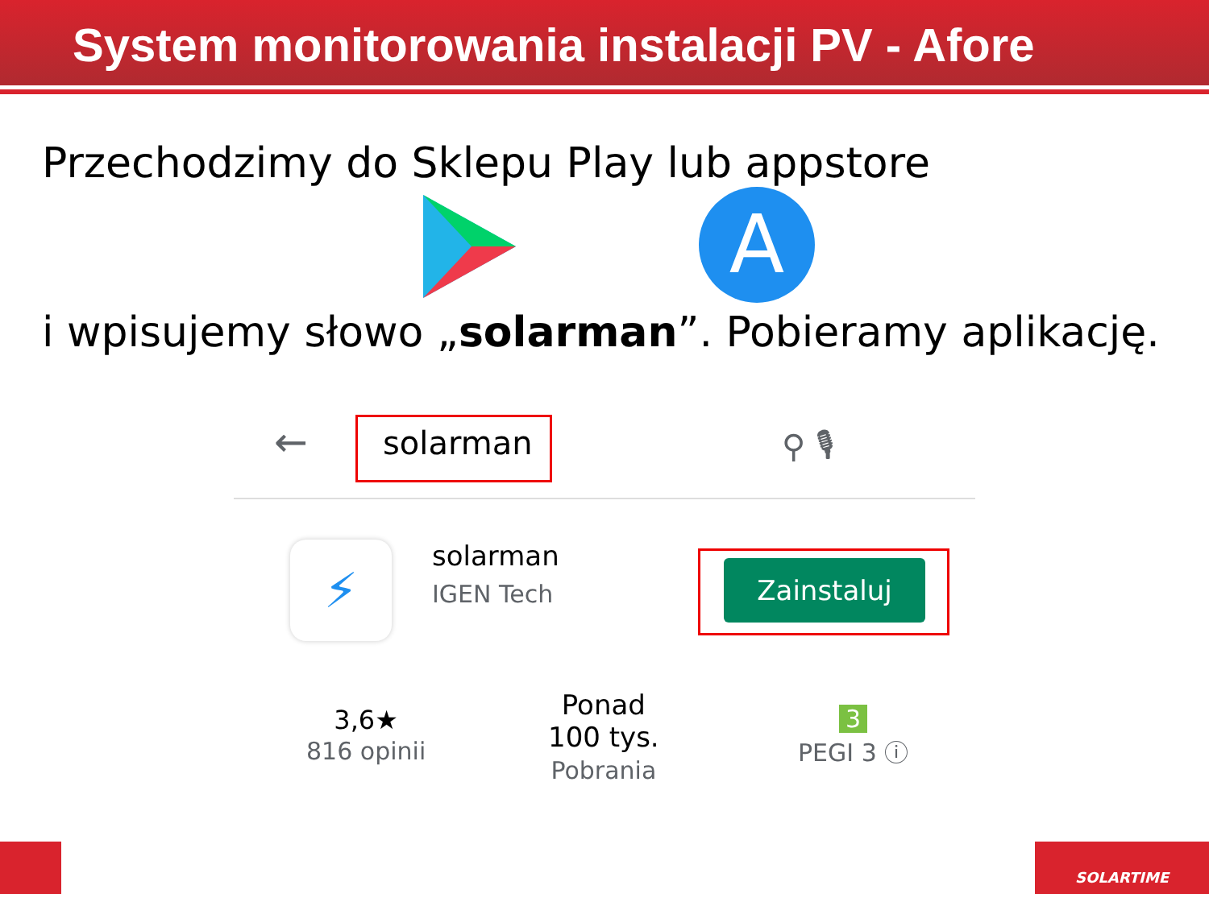System monitorowania instalacji PV - Afore
Przechodzimy do Sklepu Play lub appstore
A
i wpisujemy słowo „solarman”. Pobieramy aplikację.
← solarman ⚲ 🎙
⚡ solarman
IGEN Tech
Zainstaluj
3,6★
816 opinii
Ponad
100 tys.
Pobrania
3
PEGI 3 ⓘ
SOLARTIME